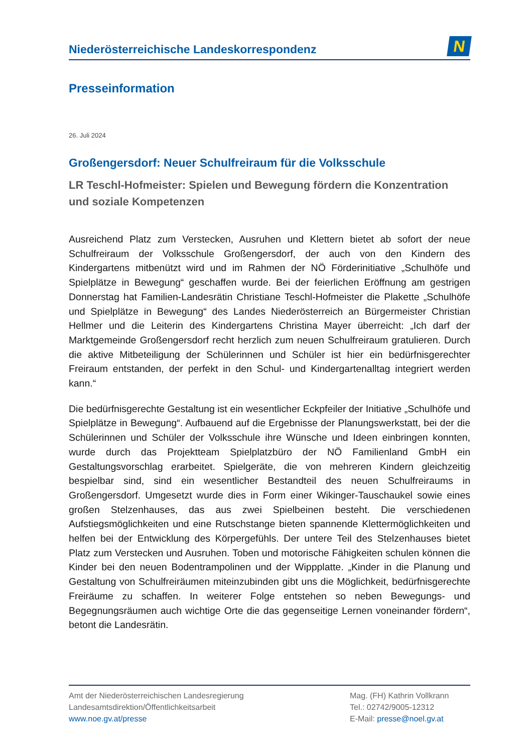Niederösterreichische Landeskorrespondenz
N
Presseinformation
26. Juli 2024
Großengersdorf: Neuer Schulfreiraum für die Volksschule
LR Teschl-Hofmeister: Spielen und Bewegung fördern die Konzentration und soziale Kompetenzen
Ausreichend Platz zum Verstecken, Ausruhen und Klettern bietet ab sofort der neue Schulfreiraum der Volksschule Großengersdorf, der auch von den Kindern des Kindergartens mitbenützt wird und im Rahmen der NÖ Förderinitiative „Schulhöfe und Spielplätze in Bewegung“ geschaffen wurde. Bei der feierlichen Eröffnung am gestrigen Donnerstag hat Familien-Landesrätin Christiane Teschl-Hofmeister die Plakette „Schulhöfe und Spielplätze in Bewegung“ des Landes Niederösterreich an Bürgermeister Christian Hellmer und die Leiterin des Kindergartens Christina Mayer überreicht: „Ich darf der Marktgemeinde Großengersdorf recht herzlich zum neuen Schulfreiraum gratulieren. Durch die aktive Mitbeteiligung der Schülerinnen und Schüler ist hier ein bedürfnisgerechter Freiraum entstanden, der perfekt in den Schul- und Kindergartenalltag integriert werden kann.“
Die bedürfnisgerechte Gestaltung ist ein wesentlicher Eckpfeiler der Initiative „Schulhöfe und Spielplätze in Bewegung“. Aufbauend auf die Ergebnisse der Planungswerkstatt, bei der die Schülerinnen und Schüler der Volksschule ihre Wünsche und Ideen einbringen konnten, wurde durch das Projektteam Spielplatzbüro der NÖ Familienland GmbH ein Gestaltungsvorschlag erarbeitet. Spielgeräte, die von mehreren Kindern gleichzeitig bespielbar sind, sind ein wesentlicher Bestandteil des neuen Schulfreiraums in Großengersdorf. Umgesetzt wurde dies in Form einer Wikinger-Tauschaukel sowie eines großen Stelzenhauses, das aus zwei Spielbeinen besteht. Die verschiedenen Aufstiegsmöglichkeiten und eine Rutschstange bieten spannende Klettermöglichkeiten und helfen bei der Entwicklung des Körpergefühls. Der untere Teil des Stelzenhauses bietet Platz zum Verstecken und Ausruhen. Toben und motorische Fähigkeiten schulen können die Kinder bei den neuen Bodentrampolinen und der Wippplatte. „Kinder in die Planung und Gestaltung von Schulfreiräumen miteinzubinden gibt uns die Möglichkeit, bedürfnisgerechte Freiräume zu schaffen. In weiterer Folge entstehen so neben Bewegungs- und Begegnungsräumen auch wichtige Orte die das gegenseitige Lernen voneinander fördern“, betont die Landesrätin.
Amt der Niederösterreichischen Landesregierung
Landesamtsdirektion/Öffentlichkeitsarbeit
www.noe.gv.at/presse
Mag. (FH) Kathrin Vollkrann
Tel.: 02742/9005-12312
E-Mail: presse@noel.gv.at